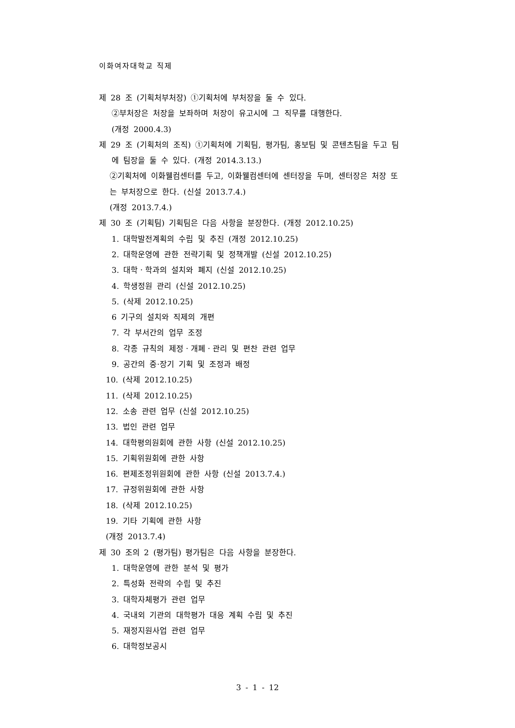이화여자대학교 직제
제 28 조 (기획처부처장) ①기획처에 부처장을 둘 수 있다.
②부처장은 처장을 보좌하며 처장이 유고시에 그 직무를 대행한다.
(개정 2000.4.3)
제 29 조 (기획처의 조직) ①기획처에 기획팀, 평가팀, 홍보팀 및 콘텐츠팀을 두고 팀
에 팀장을 둘 수 있다. (개정 2014.3.13.)
②기획처에 이화웰컴센터를 두고, 이화웰컴센터에 센터장을 두며, 센터장은 처장 또
는 부처장으로 한다. (신설 2013.7.4.)
(개정 2013.7.4.)
제 30 조 (기획팀) 기획팀은 다음 사항을 분장한다. (개정 2012.10.25)
1. 대학발전계획의 수립 및 추진 (개정 2012.10.25)
2. 대학운영에 관한 전략기획 및 정책개발 (신설 2012.10.25)
3. 대학ㆍ학과의 설치와 폐지 (신설 2012.10.25)
4. 학생정원 관리 (신설 2012.10.25)
5. (삭제 2012.10.25)
6 기구의 설치와 직제의 개편
7. 각 부서간의 업무 조정
8. 각종 규칙의 제정ㆍ개폐ㆍ관리 및 편찬 관련 업무
9. 공간의 중·장기 기획 및 조정과 배정
10. (삭제 2012.10.25)
11. (삭제 2012.10.25)
12. 소송 관련 업무 (신설 2012.10.25)
13. 법인 관련 업무
14. 대학평의원회에 관한 사항 (신설 2012.10.25)
15. 기획위원회에 관한 사항
16. 편제조정위원회에 관한 사항 (신설 2013.7.4.)
17. 규정위원회에 관한 사항
18. (삭제 2012.10.25)
19. 기타 기획에 관한 사항
(개정 2013.7.4)
제 30 조의 2 (평가팀) 평가팀은 다음 사항을 분장한다.
1. 대학운영에 관한 분석 및 평가
2. 특성화 전략의 수립 및 추진
3. 대학자체평가 관련 업무
4. 국내외 기관의 대학평가 대응 계획 수립 및 추진
5. 재정지원사업 관련 업무
6. 대학정보공시
3 - 1 - 12